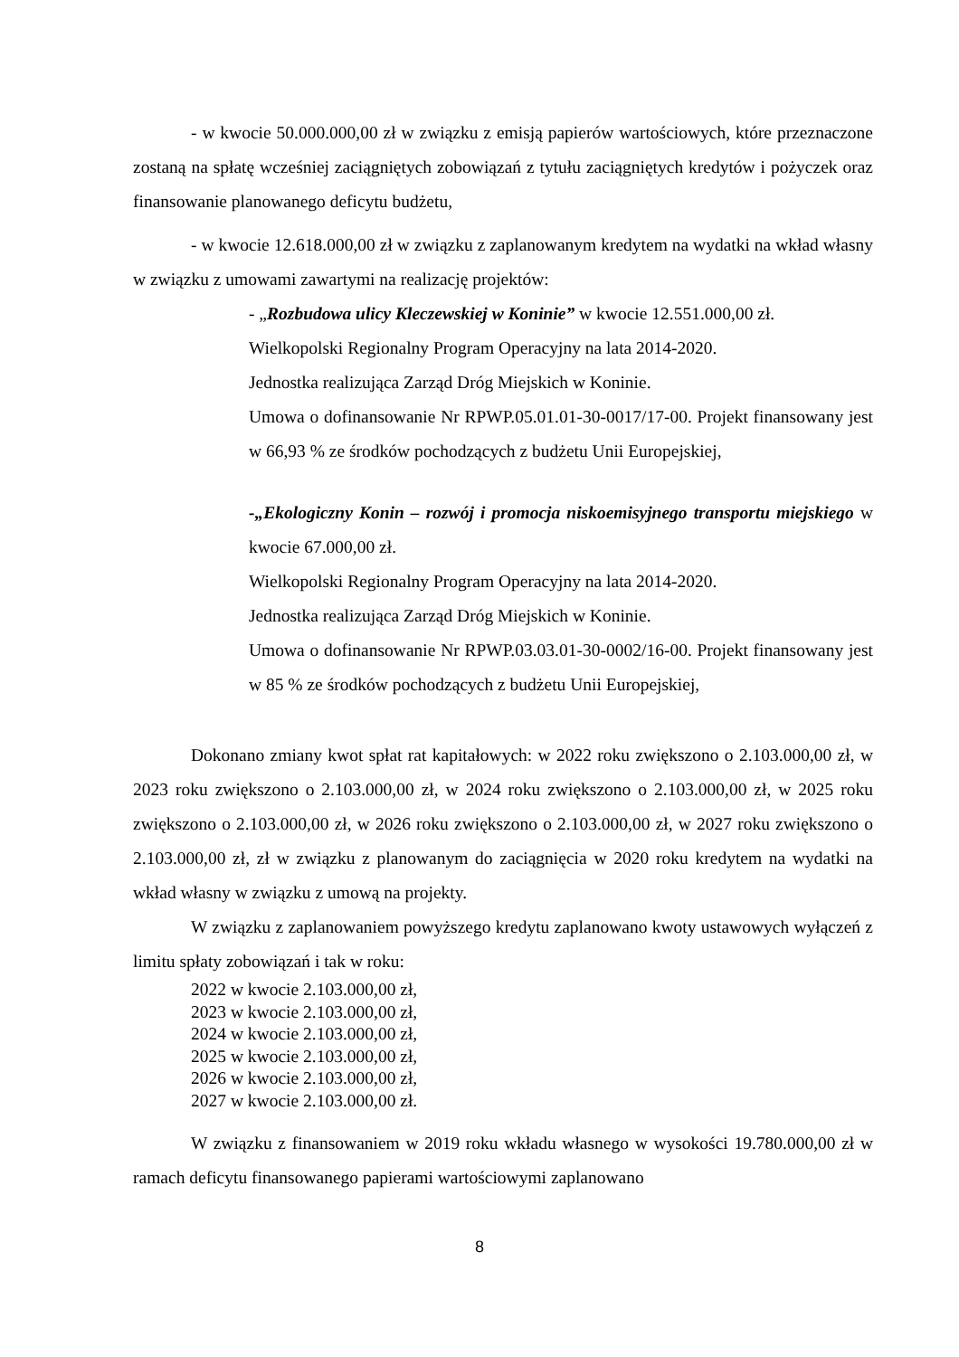- w kwocie 50.000.000,00 zł w związku z emisją papierów wartościowych, które przeznaczone zostaną na spłatę wcześniej zaciągniętych zobowiązań z tytułu zaciągniętych kredytów i pożyczek oraz finansowanie planowanego deficytu budżetu,
- w kwocie 12.618.000,00 zł w związku z zaplanowanym kredytem na wydatki na wkład własny w związku z umowami zawartymi na realizację projektów:
- „Rozbudowa ulicy Kleczewskiej w Koninie” w kwocie 12.551.000,00 zł.
Wielkopolski Regionalny Program Operacyjny na lata 2014-2020.
Jednostka realizująca Zarząd Dróg Miejskich w Koninie.
Umowa o dofinansowanie Nr RPWP.05.01.01-30-0017/17-00. Projekt finansowany jest w 66,93 % ze środków pochodzących z budżetu Unii Europejskiej,
-„Ekologiczny Konin – rozwój i promocja niskoemisyjnego transportu miejskiego w kwocie 67.000,00 zł.
Wielkopolski Regionalny Program Operacyjny na lata 2014-2020.
Jednostka realizująca Zarząd Dróg Miejskich w Koninie.
Umowa o dofinansowanie Nr RPWP.03.03.01-30-0002/16-00. Projekt finansowany jest w 85 % ze środków pochodzących z budżetu Unii Europejskiej,
Dokonano zmiany kwot spłat rat kapitałowych: w 2022 roku zwiększono o 2.103.000,00 zł, w 2023 roku zwiększono o 2.103.000,00 zł, w 2024 roku zwiększono o 2.103.000,00 zł, w 2025 roku zwiększono o 2.103.000,00 zł, w 2026 roku zwiększono o 2.103.000,00 zł, w 2027 roku zwiększono o 2.103.000,00 zł, zł w związku z planowanym do zaciągnięcia w 2020 roku kredytem na wydatki na wkład własny w związku z umową na projekty.
W związku z zaplanowaniem powyższego kredytu zaplanowano kwoty ustawowych wyłączeń z limitu spłaty zobowiązań i tak w roku:
2022 w kwocie 2.103.000,00 zł,
2023 w kwocie 2.103.000,00 zł,
2024 w kwocie 2.103.000,00 zł,
2025 w kwocie 2.103.000,00 zł,
2026 w kwocie 2.103.000,00 zł,
2027 w kwocie 2.103.000,00 zł.
W związku z finansowaniem w 2019 roku wkładu własnego w wysokości 19.780.000,00 zł w ramach deficytu finansowanego papierami wartościowymi zaplanowano
8